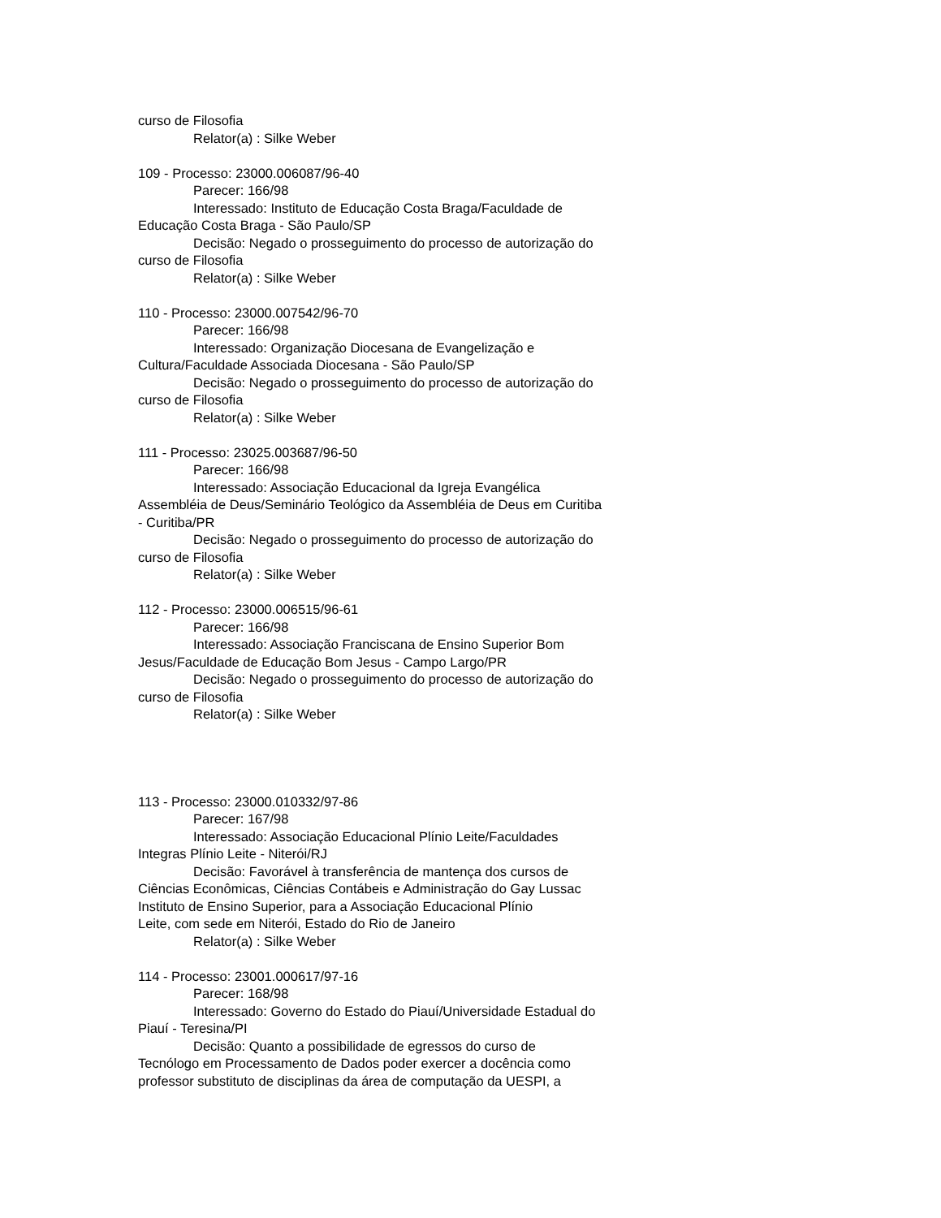curso de Filosofia
Relator(a) : Silke Weber
109 - Processo: 23000.006087/96-40
Parecer: 166/98
Interessado: Instituto de Educação Costa Braga/Faculdade de
Educação Costa Braga - São Paulo/SP
Decisão: Negado o prosseguimento do processo de autorização do
curso de Filosofia
Relator(a) : Silke Weber
110 - Processo: 23000.007542/96-70
Parecer: 166/98
Interessado: Organização Diocesana de Evangelização e
Cultura/Faculdade Associada Diocesana - São Paulo/SP
Decisão: Negado o prosseguimento do processo de autorização do
curso de Filosofia
Relator(a) : Silke Weber
111 - Processo: 23025.003687/96-50
Parecer: 166/98
Interessado: Associação Educacional da Igreja Evangélica
Assembléia de Deus/Seminário Teológico da Assembléia de Deus em Curitiba
- Curitiba/PR
Decisão: Negado o prosseguimento do processo de autorização do
curso de Filosofia
Relator(a) : Silke Weber
112 - Processo: 23000.006515/96-61
Parecer: 166/98
Interessado: Associação Franciscana de Ensino Superior Bom
Jesus/Faculdade de Educação Bom Jesus - Campo Largo/PR
Decisão: Negado o prosseguimento do processo de autorização do
curso de Filosofia
Relator(a) : Silke Weber
113 - Processo: 23000.010332/97-86
Parecer: 167/98
Interessado: Associação Educacional Plínio Leite/Faculdades
Integras Plínio Leite - Niterói/RJ
Decisão: Favorável à transferência de mantença dos cursos de
Ciências Econômicas, Ciências Contábeis e Administração do Gay Lussac
Instituto de Ensino Superior, para a Associação Educacional Plínio
Leite, com sede em Niterói, Estado do Rio de Janeiro
Relator(a) : Silke Weber
114 - Processo: 23001.000617/97-16
Parecer: 168/98
Interessado: Governo do Estado do Piauí/Universidade Estadual do
Piauí - Teresina/PI
Decisão: Quanto a possibilidade de egressos do curso de
Tecnólogo em Processamento de Dados poder exercer a docência como
professor substituto de disciplinas da área de computação da UESPI, a